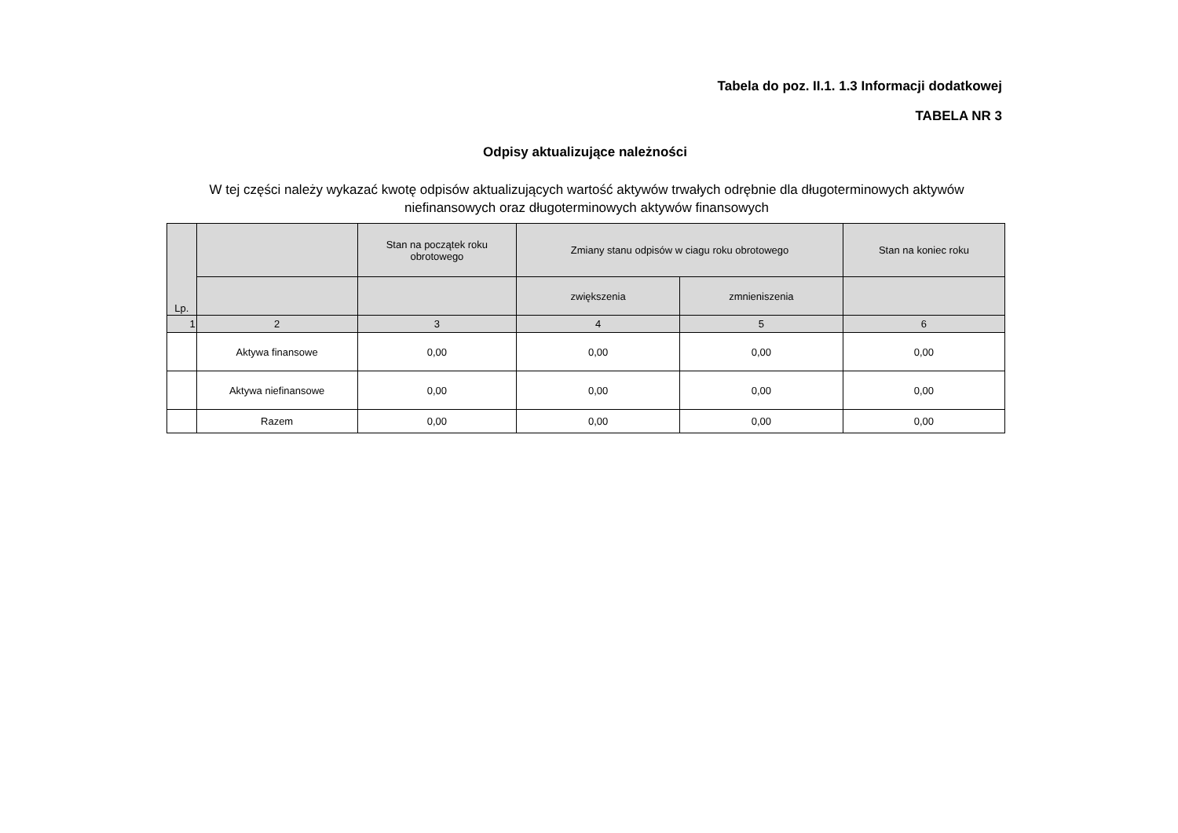Tabela do poz. II.1. 1.3 Informacji dodatkowej
TABELA NR 3
Odpisy aktualizujące należności
W tej części należy wykazać kwotę odpisów aktualizujących wartość aktywów trwałych odrębnie dla długoterminowych aktywów niefinansowych oraz długoterminowych aktywów finansowych
| Lp. | | Stan na początek roku obrotowego | Zmiany stanu odpisów w ciagu roku obrotowego | | Stan na koniec roku |
| --- | --- | --- | --- | --- | --- |
| | | | zwiększenia | zmnieniszenia | |
| 1 | 2 | 3 | 4 | 5 | 6 |
| | Aktywa finansowe | 0,00 | 0,00 | 0,00 | 0,00 |
| | Aktywa niefinansowe | 0,00 | 0,00 | 0,00 | 0,00 |
| | Razem | 0,00 | 0,00 | 0,00 | 0,00 |